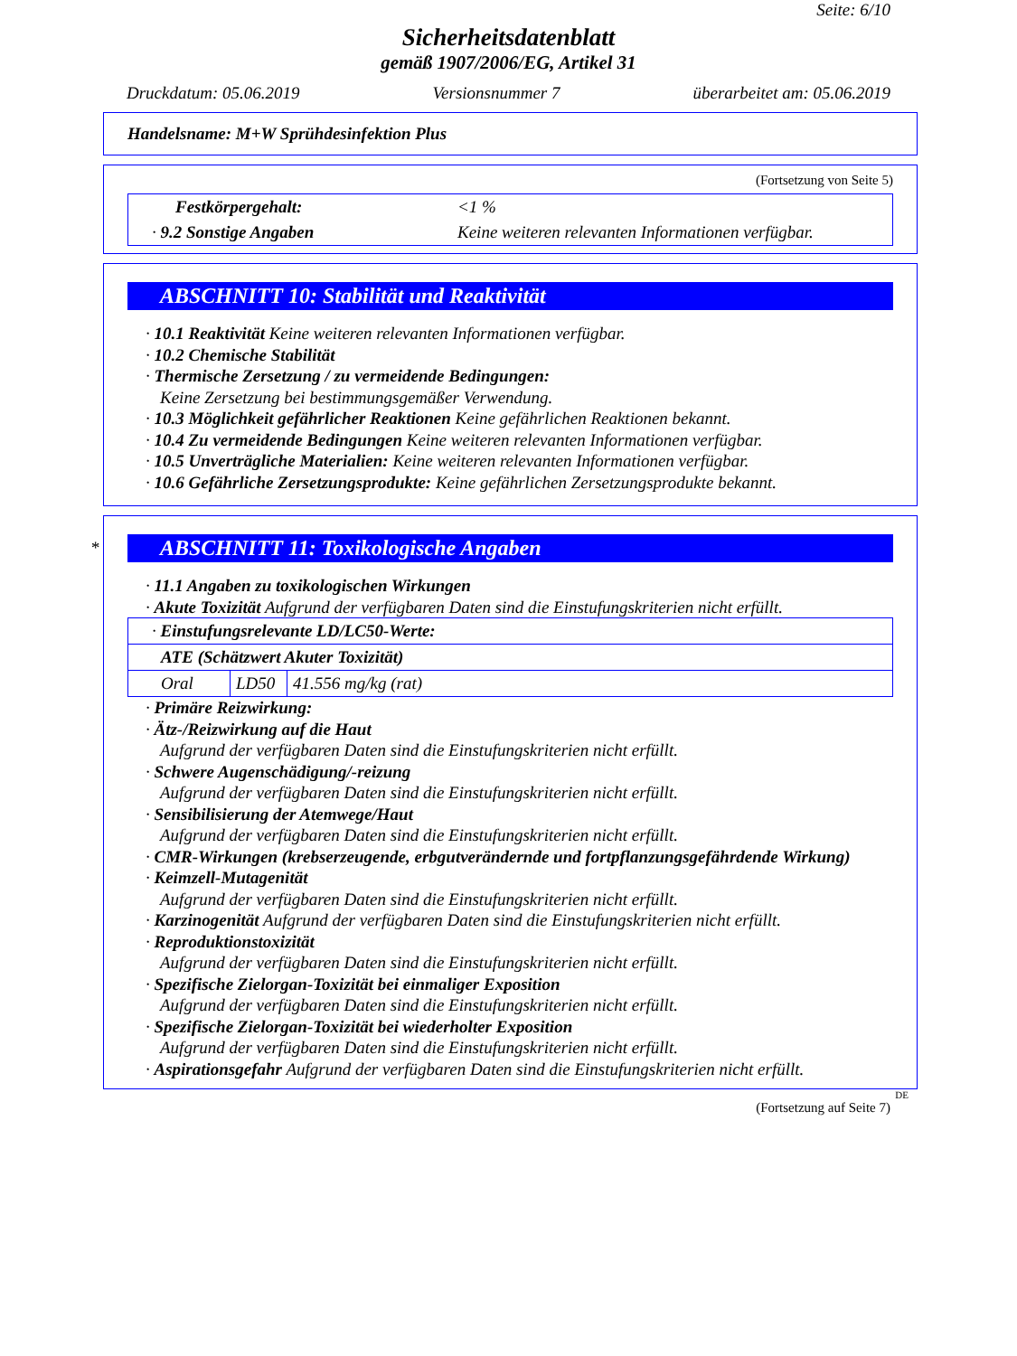Seite: 6/10
Sicherheitsdatenblatt
gemäß 1907/2006/EG, Artikel 31
Druckdatum: 05.06.2019 Versionsnummer 7 überarbeitet am: 05.06.2019
Handelsname: M+W Sprühdesinfektion Plus
(Fortsetzung von Seite 5)
| Festkörpergehalt: | <1 % |
| · 9.2 Sonstige Angaben | Keine weiteren relevanten Informationen verfügbar. |
ABSCHNITT 10: Stabilität und Reaktivität
· 10.1 Reaktivität Keine weiteren relevanten Informationen verfügbar.
· 10.2 Chemische Stabilität
· Thermische Zersetzung / zu vermeidende Bedingungen:
Keine Zersetzung bei bestimmungsgemäßer Verwendung.
· 10.3 Möglichkeit gefährlicher Reaktionen Keine gefährlichen Reaktionen bekannt.
· 10.4 Zu vermeidende Bedingungen Keine weiteren relevanten Informationen verfügbar.
· 10.5 Unverträgliche Materialien: Keine weiteren relevanten Informationen verfügbar.
· 10.6 Gefährliche Zersetzungsprodukte: Keine gefährlichen Zersetzungsprodukte bekannt.
*
ABSCHNITT 11: Toxikologische Angaben
· 11.1 Angaben zu toxikologischen Wirkungen
· Akute Toxizität Aufgrund der verfügbaren Daten sind die Einstufungskriterien nicht erfüllt.
| · Einstufungsrelevante LD/LC50-Werte: | | |
| ATE (Schätzwert Akuter Toxizität) | | |
| Oral | LD50 | 41.556 mg/kg (rat) |
· Primäre Reizwirkung:
· Ätz-/Reizwirkung auf die Haut
Aufgrund der verfügbaren Daten sind die Einstufungskriterien nicht erfüllt.
· Schwere Augenschädigung/-reizung
Aufgrund der verfügbaren Daten sind die Einstufungskriterien nicht erfüllt.
· Sensibilisierung der Atemwege/Haut
Aufgrund der verfügbaren Daten sind die Einstufungskriterien nicht erfüllt.
· CMR-Wirkungen (krebserzeugende, erbgutverändernde und fortpflanzungsgefährdende Wirkung)
· Keimzell-Mutagenität
Aufgrund der verfügbaren Daten sind die Einstufungskriterien nicht erfüllt.
· Karzinogenität Aufgrund der verfügbaren Daten sind die Einstufungskriterien nicht erfüllt.
· Reproduktionstoxizität
Aufgrund der verfügbaren Daten sind die Einstufungskriterien nicht erfüllt.
· Spezifische Zielorgan-Toxizität bei einmaliger Exposition
Aufgrund der verfügbaren Daten sind die Einstufungskriterien nicht erfüllt.
· Spezifische Zielorgan-Toxizität bei wiederholter Exposition
Aufgrund der verfügbaren Daten sind die Einstufungskriterien nicht erfüllt.
· Aspirationsgefahr Aufgrund der verfügbaren Daten sind die Einstufungskriterien nicht erfüllt.
DE
(Fortsetzung auf Seite 7)